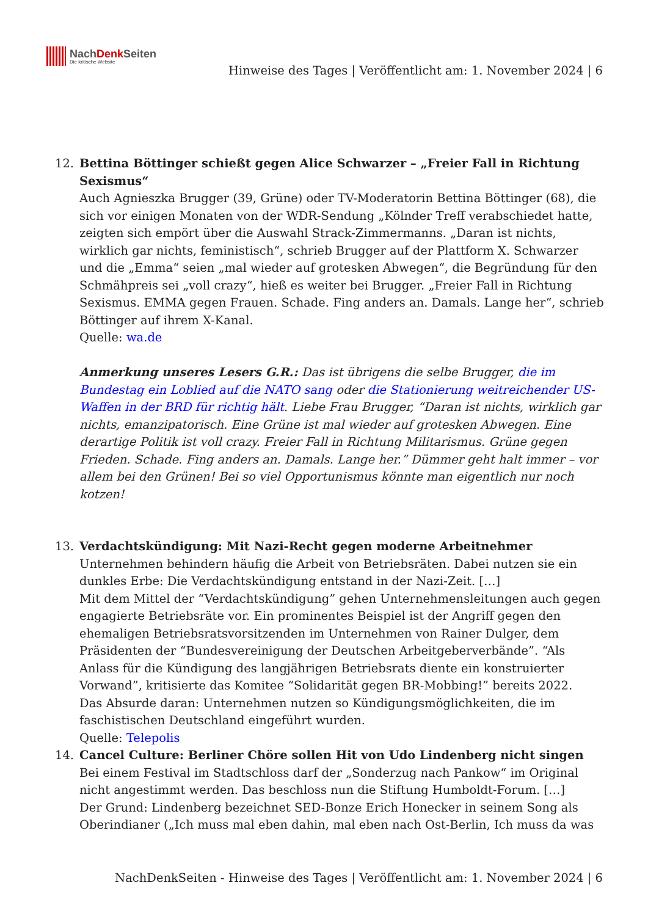NachDenk Seiten
Die kritische Website
Hinweise des Tages | Veröffentlicht am: 1. November 2024 | 6
12. Bettina Böttinger schießt gegen Alice Schwarzer – „Freier Fall in Richtung Sexismus“
Auch Agnieszka Brugger (39, Grüne) oder TV-Moderatorin Bettina Böttinger (68), die sich vor einigen Monaten von der WDR-Sendung „Kölnder Treff verabschiedet hatte, zeigten sich empört über die Auswahl Strack-Zimmermanns. „Daran ist nichts, wirklich gar nichts, feministisch“, schrieb Brugger auf der Plattform X. Schwarzer und die „Emma“ seien „mal wieder auf grotesken Abwegen“, die Begründung für den Schmähpreis sei „voll crazy“, hieß es weiter bei Brugger. „Freier Fall in Richtung Sexismus. EMMA gegen Frauen. Schade. Fing anders an. Damals. Lange her“, schrieb Böttinger auf ihrem X-Kanal.
Quelle: wa.de
Anmerkung unseres Lesers G.R.: Das ist übrigens die selbe Brugger, die im Bundestag ein Loblied auf die NATO sang oder die Stationierung weitreichender US-Waffen in der BRD für richtig hält. Liebe Frau Brugger, “Daran ist nichts, wirklich gar nichts, emanzipatorisch. Eine Grüne ist mal wieder auf grotesken Abwegen. Eine derartige Politik ist voll crazy. Freier Fall in Richtung Militarismus. Grüne gegen Frieden. Schade. Fing anders an. Damals. Lange her.” Dümmer geht halt immer – vor allem bei den Grünen! Bei so viel Opportunismus könnte man eigentlich nur noch kotzen!
13. Verdachtskündigung: Mit Nazi-Recht gegen moderne Arbeitnehmer
Unternehmen behindern häufig die Arbeit von Betriebsräten. Dabei nutzen sie ein dunkles Erbe: Die Verdachtskündigung entstand in der Nazi-Zeit. […]
Mit dem Mittel der “Verdachtskündigung” gehen Unternehmensleitungen auch gegen engagierte Betriebsräte vor. Ein prominentes Beispiel ist der Angriff gegen den ehemaligen Betriebsratsvorsitzenden im Unternehmen von Rainer Dulger, dem Präsidenten der “Bundesvereinigung der Deutschen Arbeitgeberverbände”. “Als Anlass für die Kündigung des langjährigen Betriebsrats diente ein konstruierter Vorwand”, kritisierte das Komitee “Solidarität gegen BR-Mobbing!” bereits 2022.
Das Absurde daran: Unternehmen nutzen so Kündigungsmöglichkeiten, die im faschistischen Deutschland eingeführt wurden.
Quelle: Telepolis
14. Cancel Culture: Berliner Chöre sollen Hit von Udo Lindenberg nicht singen
Bei einem Festival im Stadtschloss darf der „Sonderzug nach Pankow“ im Original nicht angestimmt werden. Das beschloss nun die Stiftung Humboldt-Forum. […]
Der Grund: Lindenberg bezeichnet SED-Bonze Erich Honecker in seinem Song als Oberindianer („Ich muss mal eben dahin, mal eben nach Ost-Berlin, Ich muss da was
NachDenkSeiten - Hinweise des Tages | Veröffentlicht am: 1. November 2024 | 6